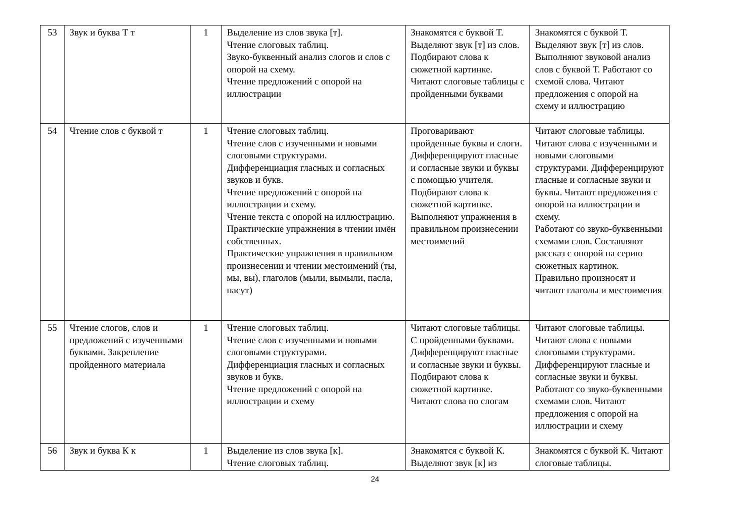| 53 | Звук и буква Т т | 1 | Выделение из слов звука [т]. Чтение слоговых таблиц. Звуко-буквенный анализ слогов и слов с опорой на схему. Чтение предложений с опорой на иллюстрации | Знакомятся с буквой Т. Выделяют звук [т] из слов. Подбирают слова к сюжетной картинке. Читают слоговые таблицы с пройденными буквами | Знакомятся с буквой Т. Выделяют звук [т] из слов. Выполняют звуковой анализ слов с буквой Т. Работают со схемой слова. Читают предложения с опорой на схему и иллюстрацию |
| 54 | Чтение слов с буквой т | 1 | Чтение слоговых таблиц. Чтение слов с изученными и новыми слоговыми структурами. Дифференциация гласных и согласных звуков и букв. Чтение предложений с опорой на иллюстрации и схему. Чтение текста с опорой на иллюстрацию. Практические упражнения в чтении имён собственных. Практические упражнения в правильном произнесении и чтении местоимений (ты, мы, вы), глаголов (мыли, вымыли, пасла, пасут) | Проговаривают пройденные буквы и слоги. Дифференцируют гласные и согласные звуки и буквы с помощью учителя. Подбирают слова к сюжетной картинке. Выполняют упражнения в правильном произнесении местоимений | Читают слоговые таблицы. Читают слова с изученными и новыми слоговыми структурами. Дифференцируют гласные и согласные звуки и буквы. Читают предложения с опорой на иллюстрации и схему. Работают со звуко-буквенными схемами слов. Составляют рассказ с опорой на серию сюжетных картинок. Правильно произносят и читают глаголы и местоимения |
| 55 | Чтение слогов, слов и предложений с изученными буквами. Закрепление пройденного материала | 1 | Чтение слоговых таблиц. Чтение слов с изученными и новыми слоговыми структурами. Дифференциация гласных и согласных звуков и букв. Чтение предложений с опорой на иллюстрации и схему | Читают слоговые таблицы. С пройденными буквами. Дифференцируют гласные и согласные звуки и буквы. Подбирают слова к сюжетной картинке. Читают слова по слогам | Читают слоговые таблицы. Читают слова с новыми слоговыми структурами. Дифференцируют гласные и согласные звуки и буквы. Работают со звуко-буквенными схемами слов. Читают предложения с опорой на иллюстрации и схему |
| 56 | Звук и буква К к | 1 | Выделение из слов звука [к]. Чтение слоговых таблиц. | Знакомятся с буквой К. Выделяют звук [к] из | Знакомятся с буквой К. Читают слоговые таблицы. |
24